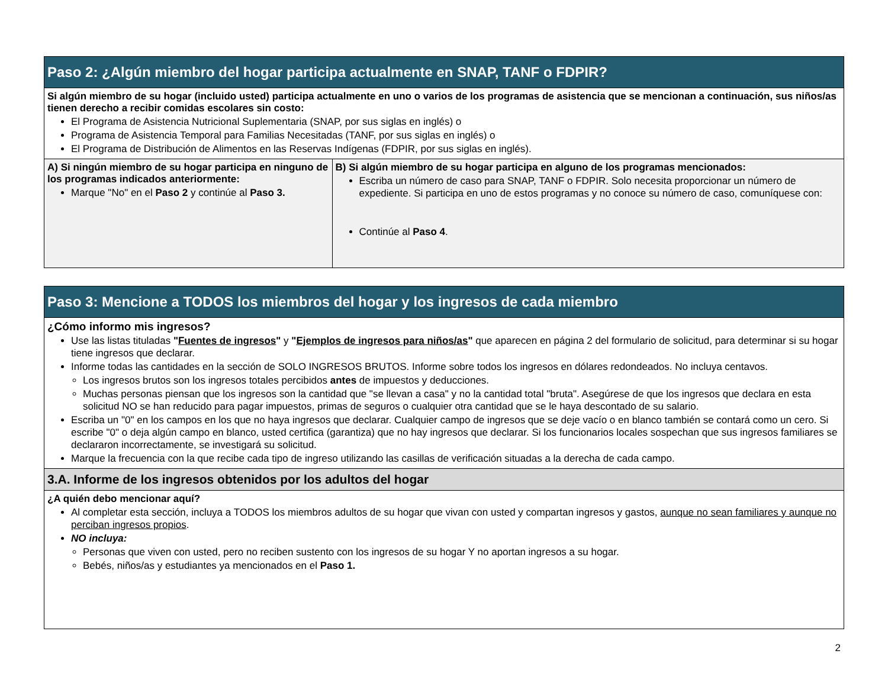Paso 2: ¿Algún miembro del hogar participa actualmente en SNAP, TANF o FDPIR?
Si algún miembro de su hogar (incluido usted) participa actualmente en uno o varios de los programas de asistencia que se mencionan a continuación, sus niños/as tienen derecho a recibir comidas escolares sin costo:
El Programa de Asistencia Nutricional Suplementaria (SNAP, por sus siglas en inglés) o
Programa de Asistencia Temporal para Familias Necesitadas (TANF, por sus siglas en inglés) o
El Programa de Distribución de Alimentos en las Reservas Indígenas (FDPIR, por sus siglas en inglés).
| A) Si ningún miembro de su hogar participa en ninguno de los programas indicados anteriormente: Marque "No" en el Paso 2 y continúe al Paso 3. | B) Si algún miembro de su hogar participa en alguno de los programas mencionados: Escriba un número de caso para SNAP, TANF o FDPIR. Solo necesita proporcionar un número de expediente. Si participa en uno de estos programas y no conoce su número de caso, comuníquese con: Continúe al Paso 4 . |
Paso 3: Mencione a TODOS los miembros del hogar y los ingresos de cada miembro
¿Cómo informo mis ingresos?
Use las listas tituladas "Fuentes de ingresos" y "Ejemplos de ingresos para niños/as" que aparecen en página 2 del formulario de solicitud, para determinar si su hogar tiene ingresos que declarar.
Informe todas las cantidades en la sección de SOLO INGRESOS BRUTOS. Informe sobre todos los ingresos en dólares redondeados. No incluya centavos.
Los ingresos brutos son los ingresos totales percibidos antes de impuestos y deducciones.
Muchas personas piensan que los ingresos son la cantidad que "se llevan a casa" y no la cantidad total "bruta". Asegúrese de que los ingresos que declara en esta solicitud NO se han reducido para pagar impuestos, primas de seguros o cualquier otra cantidad que se le haya descontado de su salario.
Escriba un "0" en los campos en los que no haya ingresos que declarar. Cualquier campo de ingresos que se deje vacío o en blanco también se contará como un cero. Si escribe "0" o deja algún campo en blanco, usted certifica (garantiza) que no hay ingresos que declarar. Si los funcionarios locales sospechan que sus ingresos familiares se declararon incorrectamente, se investigará su solicitud.
Marque la frecuencia con la que recibe cada tipo de ingreso utilizando las casillas de verificación situadas a la derecha de cada campo.
3.A. Informe de los ingresos obtenidos por los adultos del hogar
¿A quién debo mencionar aquí?
Al completar esta sección, incluya a TODOS los miembros adultos de su hogar que vivan con usted y compartan ingresos y gastos, aunque no sean familiares y aunque no perciban ingresos propios.
NO incluya:
Personas que viven con usted, pero no reciben sustento con los ingresos de su hogar Y no aportan ingresos a su hogar.
Bebés, niños/as y estudiantes ya mencionados en el Paso 1.
2